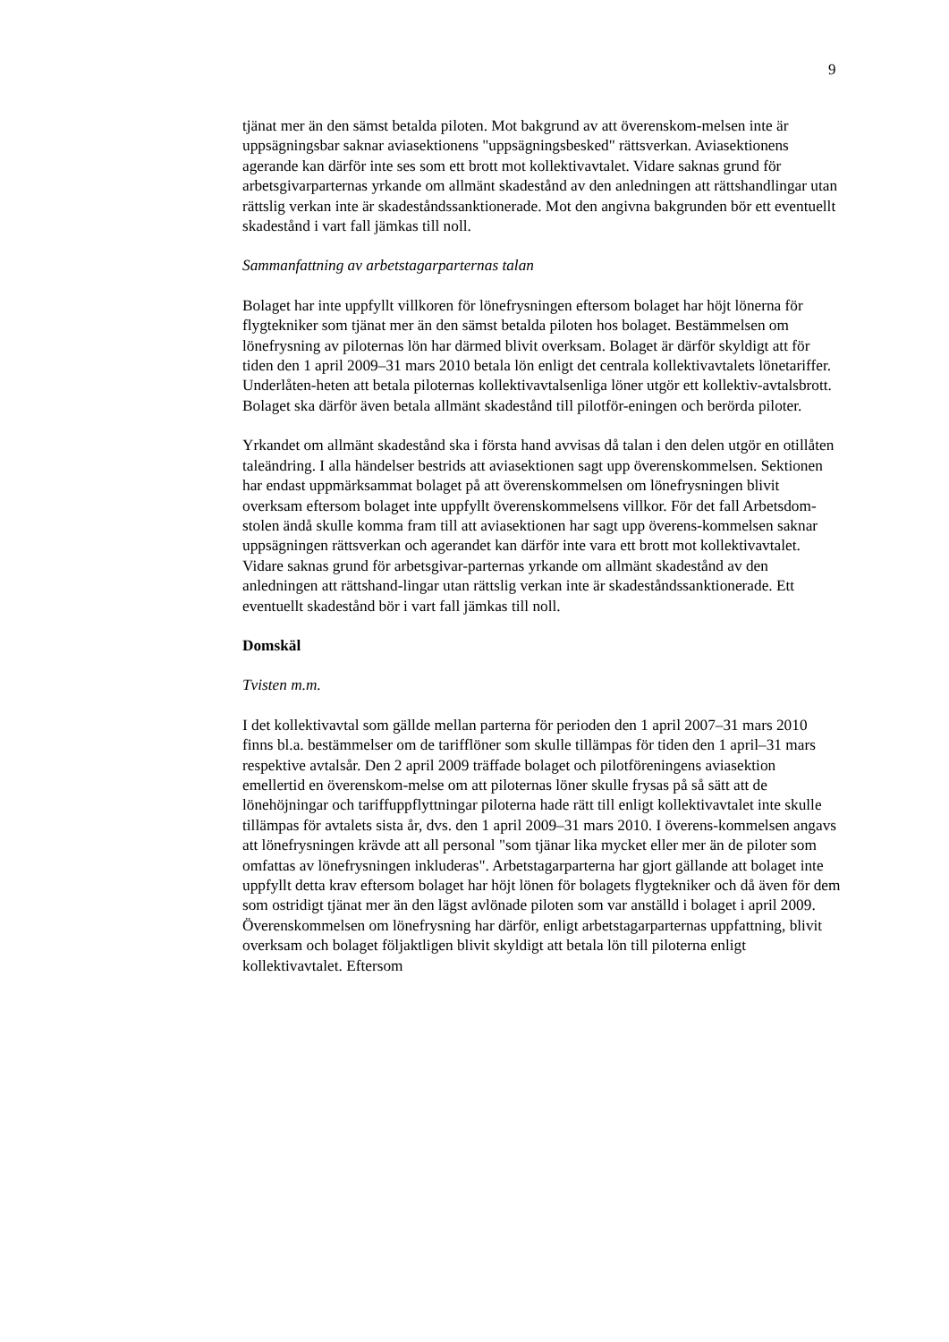9
tjänat mer än den sämst betalda piloten. Mot bakgrund av att överenskom-melsen inte är uppsägningsbar saknar aviasektionens "uppsägningsbesked" rättsverkan. Aviasektionens agerande kan därför inte ses som ett brott mot kollektivavtalet. Vidare saknas grund för arbetsgivarparternas yrkande om allmänt skadestånd av den anledningen att rättshandlingar utan rättslig verkan inte är skadeståndssanktionerade. Mot den angivna bakgrunden bör ett eventuellt skadestånd i vart fall jämkas till noll.
Sammanfattning av arbetstagarparternas talan
Bolaget har inte uppfyllt villkoren för lönefrysningen eftersom bolaget har höjt lönerna för flygtekniker som tjänat mer än den sämst betalda piloten hos bolaget. Bestämmelsen om lönefrysning av piloternas lön har därmed blivit overksam. Bolaget är därför skyldigt att för tiden den 1 april 2009–31 mars 2010 betala lön enligt det centrala kollektivavtalets lönetariffer. Underlåten-heten att betala piloternas kollektivavtalsenliga löner utgör ett kollektiv-avtalsbrott. Bolaget ska därför även betala allmänt skadestånd till pilotför-eningen och berörda piloter.
Yrkandet om allmänt skadestånd ska i första hand avvisas då talan i den delen utgör en otillåten taleändring. I alla händelser bestrids att aviasektionen sagt upp överenskommelsen. Sektionen har endast uppmärksammat bolaget på att överenskommelsen om lönefrysningen blivit overksam eftersom bolaget inte uppfyllt överenskommelsens villkor. För det fall Arbetsdom-stolen ändå skulle komma fram till att aviasektionen har sagt upp överens-kommelsen saknar uppsägningen rättsverkan och agerandet kan därför inte vara ett brott mot kollektivavtalet. Vidare saknas grund för arbetsgivar-parternas yrkande om allmänt skadestånd av den anledningen att rättshand-lingar utan rättslig verkan inte är skadeståndssanktionerade. Ett eventuellt skadestånd bör i vart fall jämkas till noll.
Domskäl
Tvisten m.m.
I det kollektivavtal som gällde mellan parterna för perioden den 1 april 2007–31 mars 2010 finns bl.a. bestämmelser om de tarifflöner som skulle tillämpas för tiden den 1 april–31 mars respektive avtalsår. Den 2 april 2009 träffade bolaget och pilotföreningens aviasektion emellertid en överenskom-melse om att piloternas löner skulle frysas på så sätt att de lönehöjningar och tariffuppflyttningar piloterna hade rätt till enligt kollektivavtalet inte skulle tillämpas för avtalets sista år, dvs. den 1 april 2009–31 mars 2010. I överens-kommelsen angavs att lönefrysningen krävde att all personal "som tjänar lika mycket eller mer än de piloter som omfattas av lönefrysningen inkluderas". Arbetstagarparterna har gjort gällande att bolaget inte uppfyllt detta krav eftersom bolaget har höjt lönen för bolagets flygtekniker och då även för dem som ostridigt tjänat mer än den lägst avlönade piloten som var anställd i bolaget i april 2009. Överenskommelsen om lönefrysning har därför, enligt arbetstagarparternas uppfattning, blivit overksam och bolaget följaktligen blivit skyldigt att betala lön till piloterna enligt kollektivavtalet. Eftersom